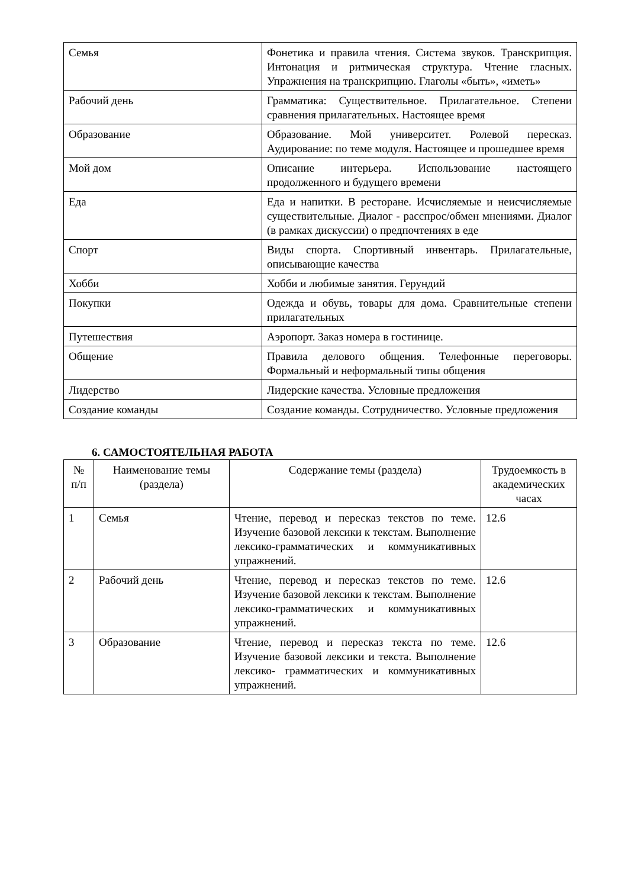| Семья | Фонетика и правила чтения. Система звуков. Транскрипция. Интонация и ритмическая структура. Чтение гласных. Упражнения на транскрипцию. Глаголы «быть», «иметь» |
| Рабочий день | Грамматика: Существительное. Прилагательное. Степени сравнения прилагательных. Настоящее время |
| Образование | Образование. Мой университет. Ролевой пересказ. Аудирование: по теме модуля. Настоящее и прошедшее время |
| Мой дом | Описание интерьера. Использование настоящего продолженного и будущего времени |
| Еда | Еда и напитки. В ресторане. Исчисляемые и неисчисляемые существительные. Диалог - расспрос/обмен мнениями. Диалог (в рамках дискуссии) о предпочтениях в еде |
| Спорт | Виды спорта. Спортивный инвентарь. Прилагательные, описывающие качества |
| Хобби | Хобби и любимые занятия. Герундий |
| Покупки | Одежда и обувь, товары для дома. Сравнительные степени прилагательных |
| Путешествия | Аэропорт. Заказ номера в гостинице. |
| Общение | Правила делового общения. Телефонные переговоры. Формальный и неформальный типы общения |
| Лидерство | Лидерские качества. Условные предложения |
| Создание команды | Создание команды. Сотрудничество. Условные предложения |
6. САМОСТОЯТЕЛЬНАЯ РАБОТА
| № п/п | Наименование темы (раздела) | Содержание темы (раздела) | Трудоемкость в академических часах |
| --- | --- | --- | --- |
| 1 | Семья | Чтение, перевод и пересказ текстов по теме. Изучение базовой лексики к текстам. Выполнение лексико-грамматических и коммуникативных упражнений. | 12.6 |
| 2 | Рабочий день | Чтение, перевод и пересказ текстов по теме. Изучение базовой лексики к текстам. Выполнение лексико-грамматических и коммуникативных упражнений. | 12.6 |
| 3 | Образование | Чтение, перевод и пересказ текста по теме. Изучение базовой лексики и текста. Выполнение лексико- грамматических и коммуникативных упражнений. | 12.6 |